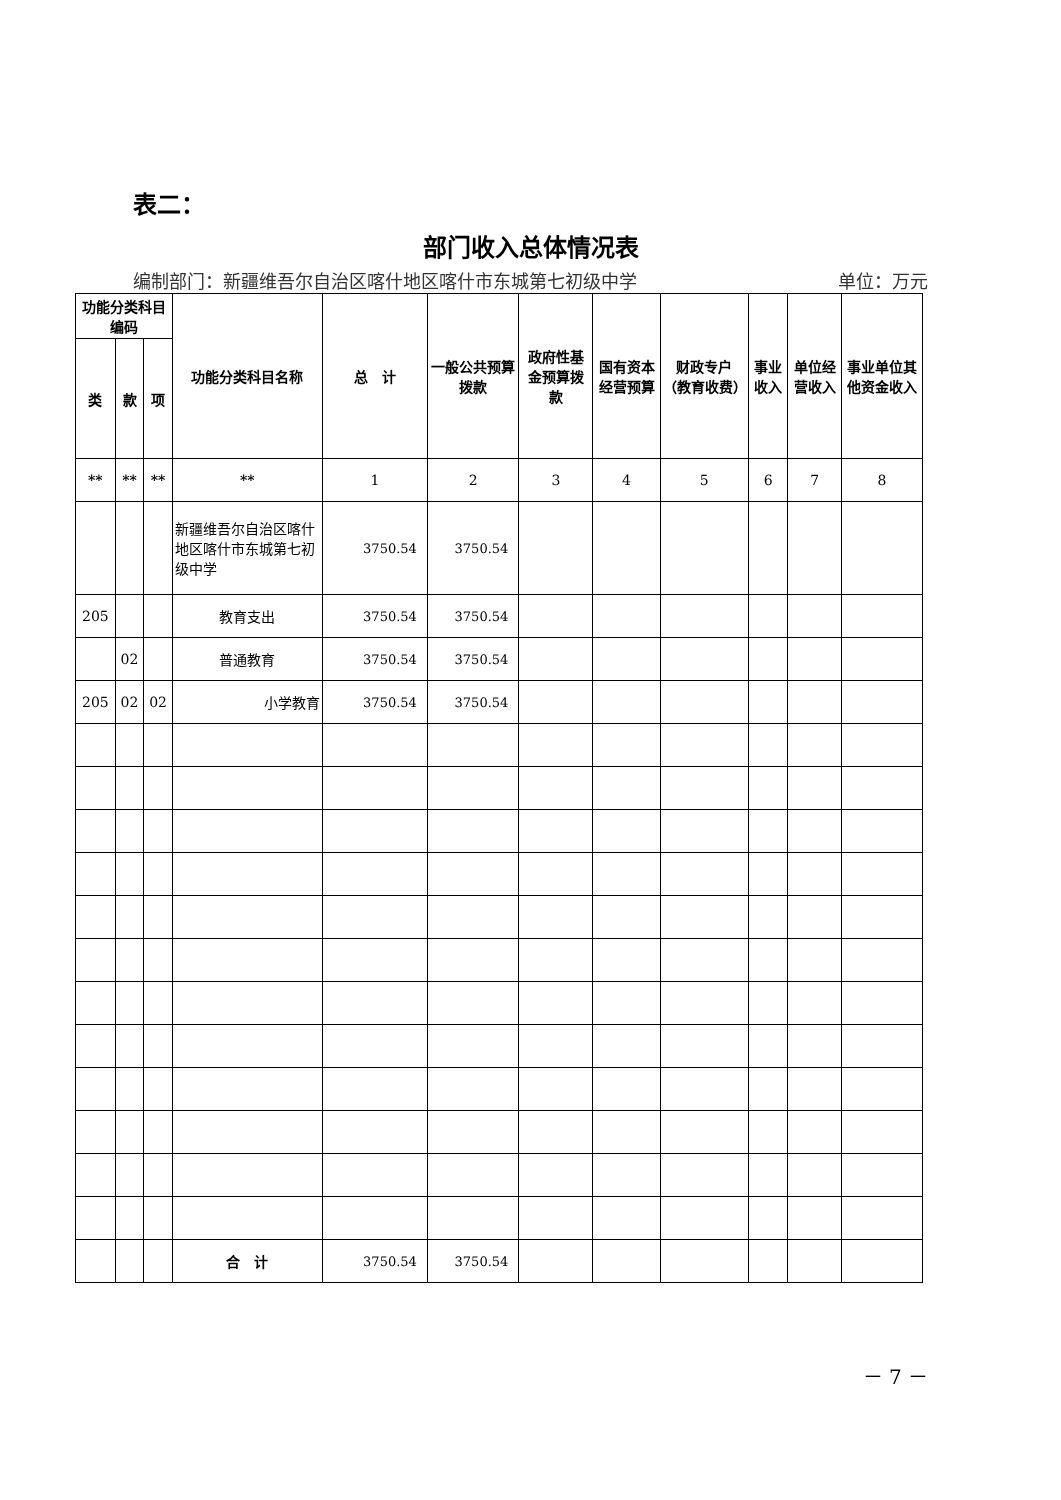表二：
部门收入总体情况表
编制部门：新疆维吾尔自治区喀什地区喀什市东城第七初级中学 单位：万元
| 功能分类科目编码 | | | 功能分类科目名称 | 总 计 | 一般公共预算拨款 | 政府性基金预算拨款 | 国有资本经营预算 | 财政专户（教育收费） | 事业收入 | 单位经营收入 | 事业单位其他资金收入 |
| --- | --- | --- | --- | --- | --- | --- | --- | --- | --- | --- | --- |
| 类 | 款 | 项 | | | | | | | | | |
| ** | ** | ** | ** | 1 | 2 | 3 | 4 | 5 | 6 | 7 | 8 |
| | | | 新疆维吾尔自治区喀什地区喀什市东城第七初级中学 | 3750.54 | 3750.54 | | | | | | |
| 205 | | | 教育支出 | 3750.54 | 3750.54 | | | | | | |
| | 02 | | 普通教育 | 3750.54 | 3750.54 | | | | | | |
| 205 | 02 | 02 | 小学教育 | 3750.54 | 3750.54 | | | | | | |
| | | | 合 计 | 3750.54 | 3750.54 | | | | | | |
－ 7 －